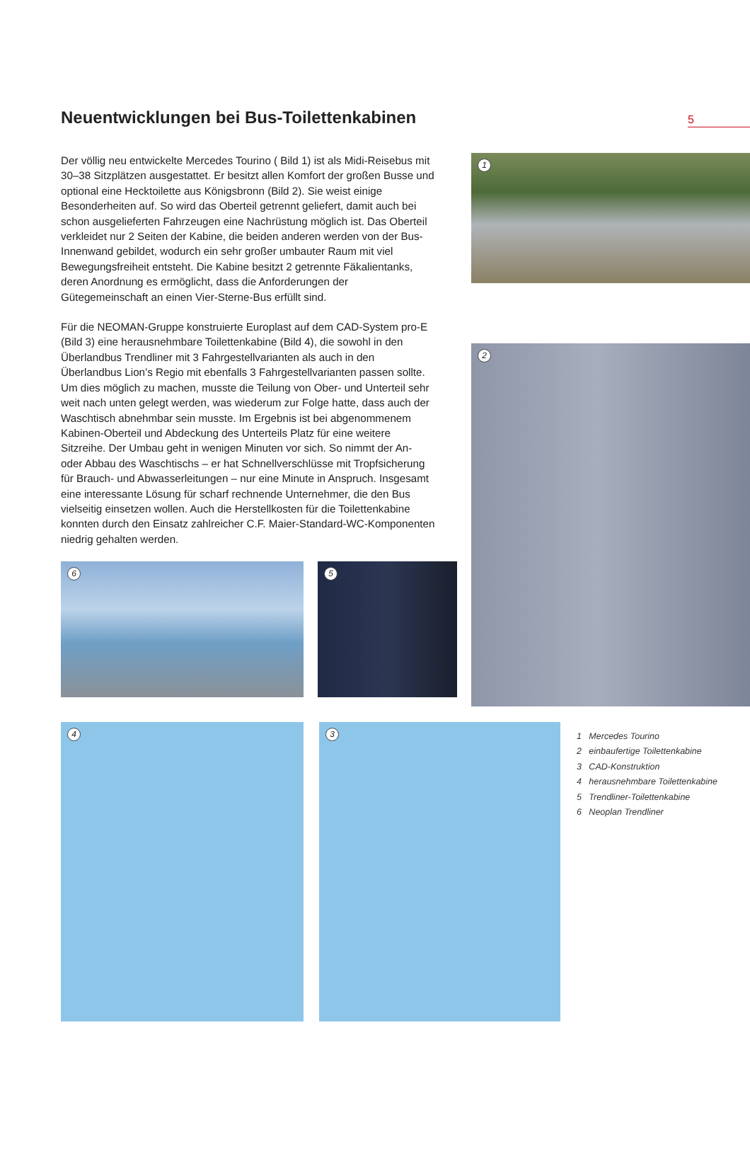Neuentwicklungen bei Bus-Toilettenkabinen
5
Der völlig neu entwickelte Mercedes Tourino ( Bild 1) ist als Midi-Reisebus mit 30–38 Sitzplätzen ausgestattet. Er besitzt allen Komfort der großen Busse und optional eine Hecktoilette aus Königsbronn (Bild 2). Sie weist einige Besonderheiten auf. So wird das Oberteil getrennt geliefert, damit auch bei schon ausgelieferten Fahrzeugen eine Nachrüstung möglich ist. Das Oberteil verkleidet nur 2 Seiten der Kabine, die beiden anderen werden von der Bus-Innenwand gebildet, wodurch ein sehr großer umbauter Raum mit viel Bewegungsfreiheit entsteht. Die Kabine besitzt 2 getrennte Fäkalientanks, deren Anordnung es ermöglicht, dass die Anforderungen der Gütegemeinschaft an einen Vier-Sterne-Bus erfüllt sind.
Für die NEOMAN-Gruppe konstruierte Europlast auf dem CAD-System pro-E (Bild 3) eine herausnehmbare Toilettenkabine (Bild 4), die sowohl in den Überlandbus Trendliner mit 3 Fahrgestellvarianten als auch in den Überlandbus Lion’s Regio mit ebenfalls 3 Fahrgestellvarianten passen sollte. Um dies möglich zu machen, musste die Teilung von Ober- und Unterteil sehr weit nach unten gelegt werden, was wiederum zur Folge hatte, dass auch der Waschtisch abnehmbar sein musste. Im Ergebnis ist bei abgenommenem Kabinen-Oberteil und Abdeckung des Unterteils Platz für eine weitere Sitzreihe. Der Umbau geht in wenigen Minuten vor sich. So nimmt der An- oder Abbau des Waschtischs – er hat Schnellverschlüsse mit Tropfsicherung für Brauch- und Abwasserleitungen – nur eine Minute in Anspruch. Insgesamt eine interessante Lösung für scharf rechnende Unternehmer, die den Bus vielseitig einsetzen wollen. Auch die Herstellkosten für die Toilettenkabine konnten durch den Einsatz zahlreicher C.F. Maier-Standard-WC-Komponenten niedrig gehalten werden.
6 5
1
2
4 3
1 Mercedes Tourino
2 einbaufertige Toilettenkabine
3 CAD-Konstruktion
4 herausnehmbare Toilettenkabine
5 Trendliner-Toilettenkabine
6 Neoplan Trendliner